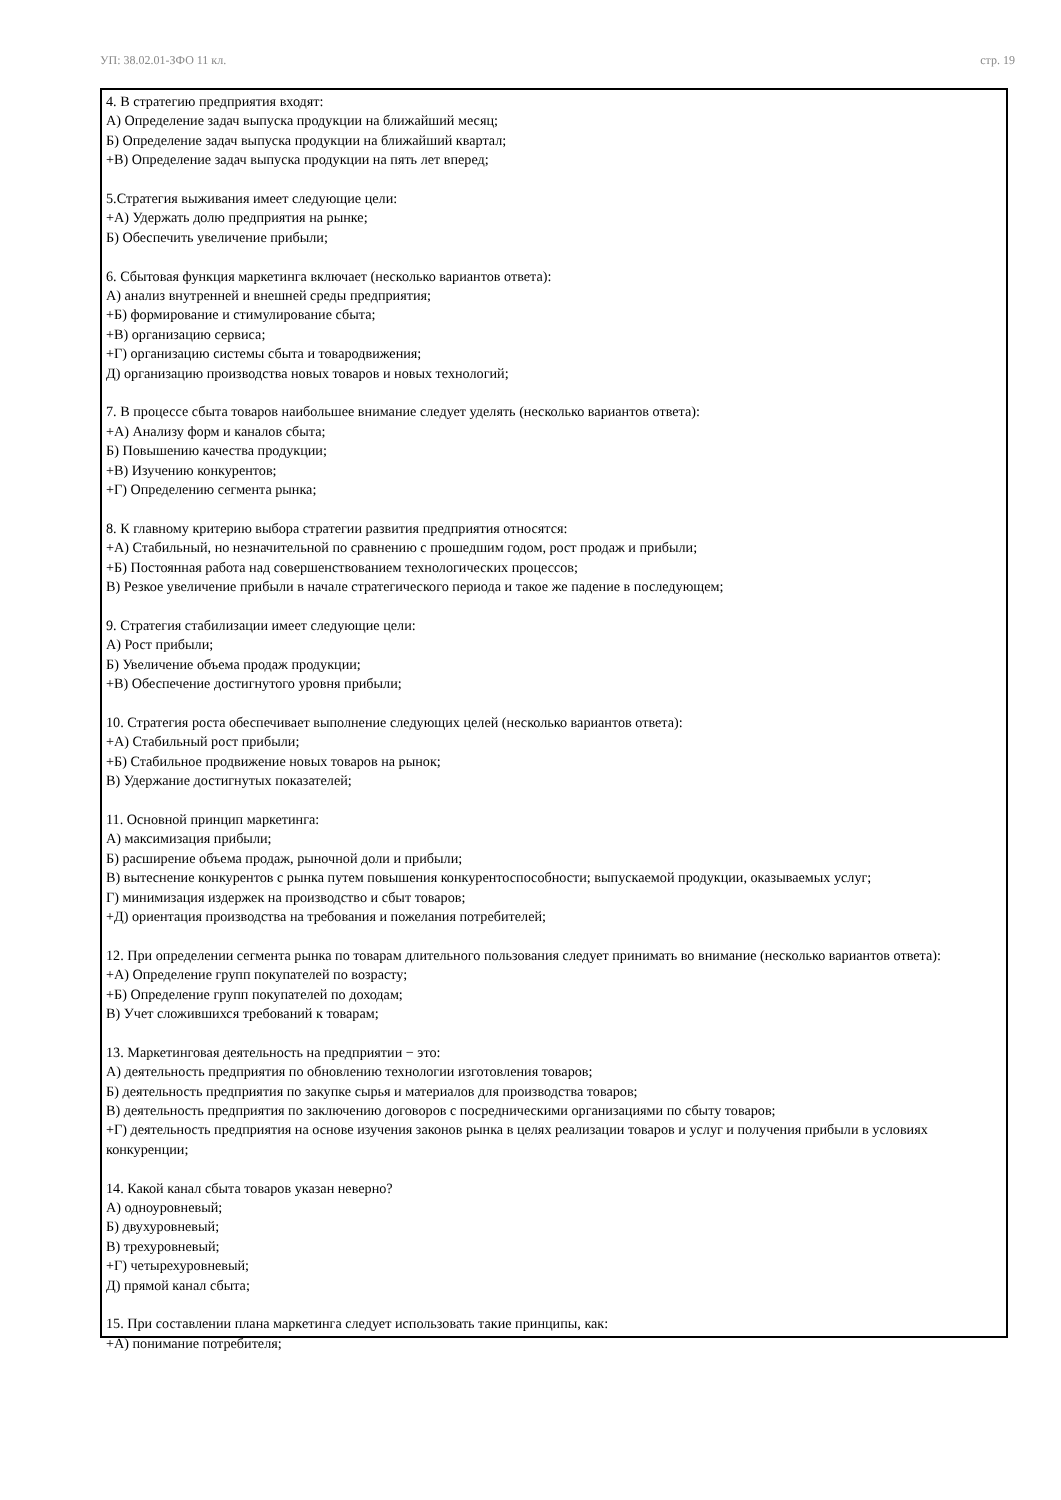УП: 38.02.01-ЗФО 11 кл. стр. 19
4. В стратегию предприятия входят:
А) Определение задач выпуска продукции на ближайший месяц;
Б) Определение задач выпуска продукции на ближайший квартал;
+В) Определение задач выпуска продукции на пять лет вперед;
5.Стратегия выживания имеет следующие цели:
+А) Удержать долю предприятия на рынке;
Б) Обеспечить увеличение прибыли;
6. Сбытовая функция маркетинга включает (несколько вариантов ответа):
А) анализ внутренней и внешней среды предприятия;
+Б) формирование и стимулирование сбыта;
+В) организацию сервиса;
+Г) организацию системы сбыта и товародвижения;
Д) организацию производства новых товаров и новых технологий;
7. В процессе сбыта товаров наибольшее внимание следует уделять (несколько вариантов ответа):
+А) Анализу форм и каналов сбыта;
Б) Повышению качества продукции;
+В) Изучению конкурентов;
+Г) Определению сегмента рынка;
8. К главному критерию выбора стратегии развития предприятия относятся:
+А) Стабильный, но незначительной по сравнению с прошедшим годом, рост продаж и прибыли;
+Б) Постоянная работа над совершенствованием технологических процессов;
В) Резкое увеличение прибыли в начале стратегического периода и такое же падение в последующем;
9. Стратегия стабилизации имеет следующие цели:
А) Рост прибыли;
Б) Увеличение объема продаж продукции;
+В) Обеспечение достигнутого уровня прибыли;
10. Стратегия роста обеспечивает выполнение следующих целей (несколько вариантов ответа):
+А) Стабильный рост прибыли;
+Б) Стабильное продвижение новых товаров на рынок;
В) Удержание достигнутых показателей;
11. Основной принцип маркетинга:
А) максимизация прибыли;
Б) расширение объема продаж, рыночной доли и прибыли;
В) вытеснение конкурентов с рынка путем повышения конкурентоспособности; выпускаемой продукции, оказываемых услуг;
Г) минимизация издержек на производство и сбыт товаров;
+Д) ориентация производства на требования и пожелания потребителей;
12. При определении сегмента рынка по товарам длительного пользования следует принимать во внимание (несколько вариантов ответа):
+А) Определение групп покупателей по возрасту;
+Б) Определение групп покупателей по доходам;
В) Учет сложившихся требований к товарам;
13. Маркетинговая деятельность на предприятии − это:
А) деятельность предприятия по обновлению технологии изготовления товаров;
Б) деятельность предприятия по закупке сырья и материалов для производства товаров;
В) деятельность предприятия по заключению договоров с посредническими организациями по сбыту товаров;
+Г) деятельность предприятия на основе изучения законов рынка в целях реализации товаров и услуг и получения прибыли в условиях конкуренции;
14. Какой канал сбыта товаров указан неверно?
А) одноуровневый;
Б) двухуровневый;
В) трехуровневый;
+Г) четырехуровневый;
Д) прямой канал сбыта;
15. При составлении плана маркетинга следует использовать такие принципы, как:
+А) понимание потребителя;